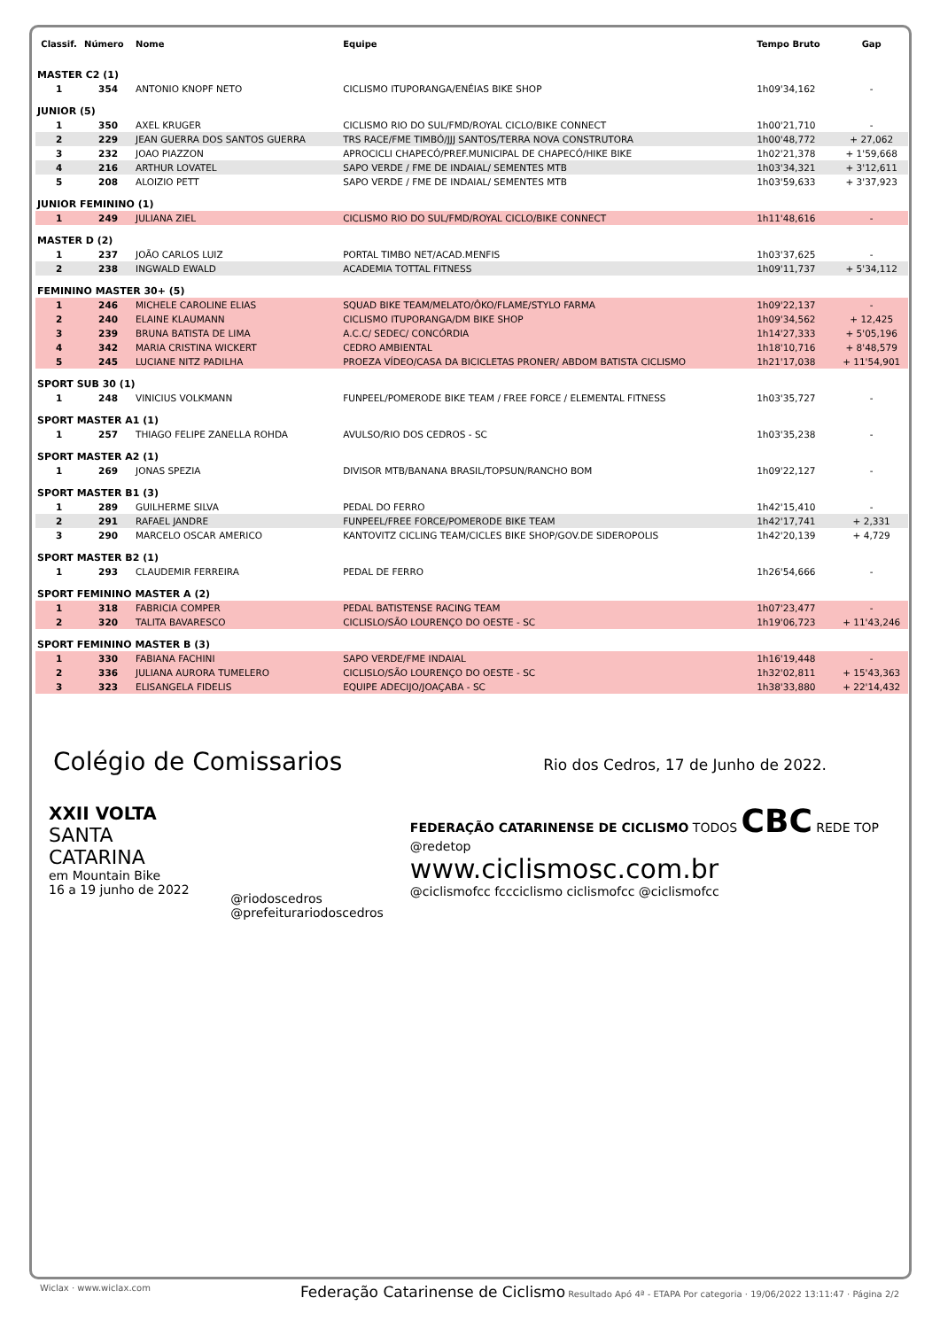| Classif. | Número | Nome | Equipe | Tempo Bruto | Gap |
| --- | --- | --- | --- | --- | --- |
| MASTER C2 (1) | | | | | |
| 1 | 354 | ANTONIO KNOPF NETO | CICLISMO ITUPORANGA/ENÉIAS BIKE SHOP | 1h09'34,162 | - |
| JUNIOR (5) | | | | | |
| 1 | 350 | AXEL KRUGER | CICLISMO RIO DO SUL/FMD/ROYAL CICLO/BIKE CONNECT | 1h00'21,710 | - |
| 2 | 229 | JEAN GUERRA DOS SANTOS GUERRA | TRS RACE/FME TIMBÓ/JJJ SANTOS/TERRA NOVA CONSTRUTORA | 1h00'48,772 | + 27,062 |
| 3 | 232 | JOAO PIAZZON | APROCICLI CHAPECÓ/PREF.MUNICIPAL DE CHAPECÓ/HIKE BIKE | 1h02'21,378 | + 1'59,668 |
| 4 | 216 | ARTHUR LOVATEL | SAPO VERDE / FME DE INDAIAL/ SEMENTES MTB | 1h03'34,321 | + 3'12,611 |
| 5 | 208 | ALOIZIO PETT | SAPO VERDE / FME DE INDAIAL/ SEMENTES MTB | 1h03'59,633 | + 3'37,923 |
| JUNIOR FEMININO (1) | | | | | |
| 1 | 249 | JULIANA ZIEL | CICLISMO RIO DO SUL/FMD/ROYAL CICLO/BIKE CONNECT | 1h11'48,616 | - |
| MASTER D (2) | | | | | |
| 1 | 237 | JOÃO CARLOS LUIZ | PORTAL TIMBO NET/ACAD.MENFIS | 1h03'37,625 | - |
| 2 | 238 | INGWALD EWALD | ACADEMIA TOTTAL FITNESS | 1h09'11,737 | + 5'34,112 |
| FEMININO MASTER 30+ (5) | | | | | |
| 1 | 246 | MICHELE CAROLINE ELIAS | SQUAD BIKE TEAM/MELATO/ÔKO/FLAME/STYLO FARMA | 1h09'22,137 | - |
| 2 | 240 | ELAINE KLAUMANN | CICLISMO ITUPORANGA/DM BIKE SHOP | 1h09'34,562 | + 12,425 |
| 3 | 239 | BRUNA BATISTA DE LIMA | A.C.C/ SEDEC/ CONCÓRDIA | 1h14'27,333 | + 5'05,196 |
| 4 | 342 | MARIA CRISTINA WICKERT | CEDRO AMBIENTAL | 1h18'10,716 | + 8'48,579 |
| 5 | 245 | LUCIANE NITZ PADILHA | PROEZA VÍDEO/CASA DA BICICLETAS PRONER/ ABDOM BATISTA CICLISMO | 1h21'17,038 | + 11'54,901 |
| SPORT SUB 30 (1) | | | | | |
| 1 | 248 | VINICIUS VOLKMANN | FUNPEEL/POMERODE BIKE TEAM / FREE FORCE / ELEMENTAL FITNESS | 1h03'35,727 | - |
| SPORT MASTER A1 (1) | | | | | |
| 1 | 257 | THIAGO FELIPE ZANELLA ROHDA | AVULSO/RIO DOS CEDROS - SC | 1h03'35,238 | - |
| SPORT MASTER A2 (1) | | | | | |
| 1 | 269 | JONAS SPEZIA | DIVISOR MTB/BANANA BRASIL/TOPSUN/RANCHO BOM | 1h09'22,127 | - |
| SPORT MASTER B1 (3) | | | | | |
| 1 | 289 | GUILHERME SILVA | PEDAL DO FERRO | 1h42'15,410 | - |
| 2 | 291 | RAFAEL JANDRE | FUNPEEL/FREE FORCE/POMERODE BIKE TEAM | 1h42'17,741 | + 2,331 |
| 3 | 290 | MARCELO OSCAR AMERICO | KANTOVITZ CICLING TEAM/CICLES BIKE SHOP/GOV.DE SIDEROPOLIS | 1h42'20,139 | + 4,729 |
| SPORT MASTER B2 (1) | | | | | |
| 1 | 293 | CLAUDEMIR FERREIRA | PEDAL DE FERRO | 1h26'54,666 | - |
| SPORT FEMININO MASTER A (2) | | | | | |
| 1 | 318 | FABRICIA COMPER | PEDAL BATISTENSE RACING TEAM | 1h07'23,477 | - |
| 2 | 320 | TALITA BAVARESCO | CICLISLO/SÃO LOURENÇO DO OESTE - SC | 1h19'06,723 | + 11'43,246 |
| SPORT FEMININO MASTER B (3) | | | | | |
| 1 | 330 | FABIANA FACHINI | SAPO VERDE/FME INDAIAL | 1h16'19,448 | - |
| 2 | 336 | JULIANA AURORA TUMELERO | CICLISLO/SÃO LOURENÇO DO OESTE - SC | 1h32'02,811 | + 15'43,363 |
| 3 | 323 | ELISANGELA FIDELIS | EQUIPE ADECIJO/JOAÇABA - SC | 1h38'33,880 | + 22'14,432 |
Colégio de Comissarios Rio dos Cedros, 17 de Junho de 2022.
XXII VOLTA
SANTA CATARINA
em Mountain Bike
16 a 19 junho de 2022
@riodoscedros
@prefeiturariodoscedros
FEDERAÇÃO CATARINENSE DE CICLISMO TODOS CBC REDE TOP @redetop
www.ciclismosc.com.br
@ciclismofcc fccciclismo ciclismofcc @ciclismofcc
Wiclax · www.wiclax.com Federação Catarinense de Ciclismo Resultado Apó 4ª - ETAPA Por categoria · 19/06/2022 13:11:47 · Página 2/2